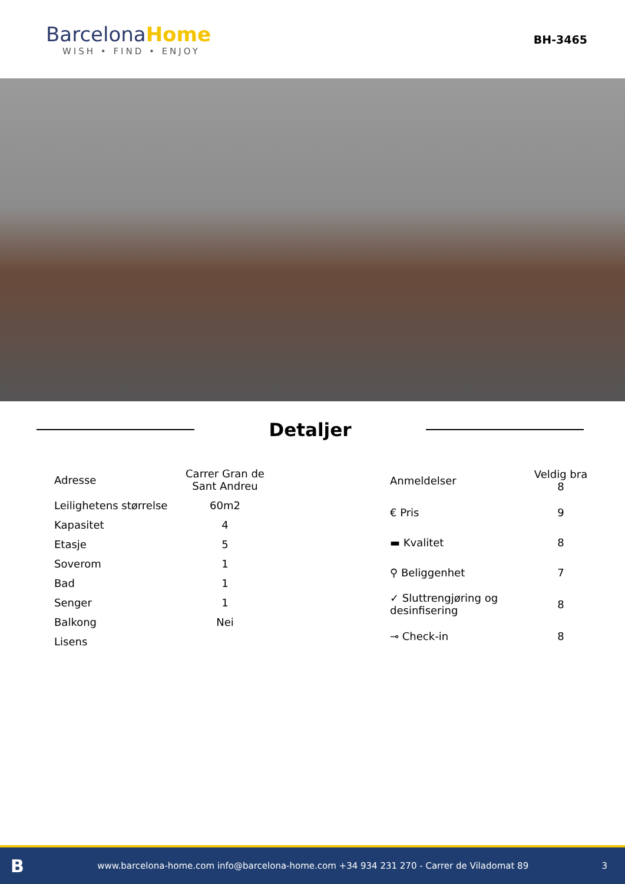BarcelonaHome
WISH • FIND • ENJOY
BH-3465
Detaljer
| Adresse | Carrer Gran de Sant Andreu |
| Leilighetens størrelse | 60m2 |
| Kapasitet | 4 |
| Etasje | 5 |
| Soverom | 1 |
| Bad | 1 |
| Senger | 1 |
| Balkong | Nei |
| Lisens | |
| Anmeldelser | Veldig bra 8 |
| € Pris | 9 |
| ▬ Kvalitet | 8 |
| ⚲ Beliggenhet | 7 |
| ✓ Sluttrengjøring og desinfisering | 8 |
| ⊸ Check-in | 8 |
Bwww.barcelona-home.com info@barcelona-home.com +34 934 231 270 - Carrer de Viladomat 89 3